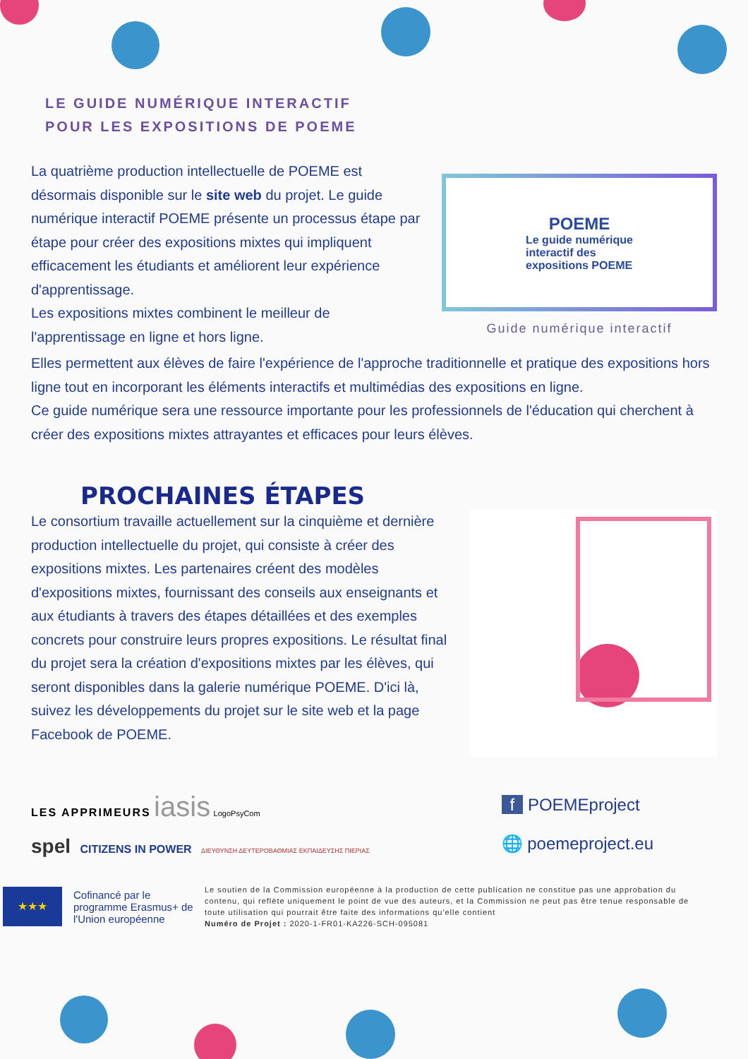LE GUIDE NUMÉRIQUE INTERACTIF
POUR LES EXPOSITIONS DE POEME
La quatrième production intellectuelle de POEME est désormais disponible sur le site web du projet. Le guide numérique interactif POEME présente un processus étape par étape pour créer des expositions mixtes qui impliquent efficacement les étudiants et améliorent leur expérience d'apprentissage.
Les expositions mixtes combinent le meilleur de l'apprentissage en ligne et hors ligne.
POEME
Le guide numérique
interactif des
expositions POEME
Guide numérique interactif
Elles permettent aux élèves de faire l'expérience de l'approche traditionnelle et pratique des expositions hors ligne tout en incorporant les éléments interactifs et multimédias des expositions en ligne.
Ce guide numérique sera une ressource importante pour les professionnels de l'éducation qui cherchent à créer des expositions mixtes attrayantes et efficaces pour leurs élèves.
PROCHAINES ÉTAPES
Le consortium travaille actuellement sur la cinquième et dernière production intellectuelle du projet, qui consiste à créer des expositions mixtes. Les partenaires créent des modèles d'expositions mixtes, fournissant des conseils aux enseignants et aux étudiants à travers des étapes détaillées et des exemples concrets pour construire leurs propres expositions. Le résultat final du projet sera la création d'expositions mixtes par les élèves, qui seront disponibles dans la galerie numérique POEME. D'ici là, suivez les développements du projet sur le site web et la page Facebook de POEME.
LES APPRIMEURS iasis LogoPsyCom
spel CITIZENS IN POWER ΔΙΕΥΘΥΝΣΗ ΔΕΥΤΕΡΟΒΑΘΜΙΑΣ ΕΚΠΑΙΔΕΥΣΗΣ ΠΙΕΡΙΑΣ
f POEMEproject
🌐 poemeproject.eu
★★★
Cofinancé par le programme Erasmus+ de l'Union européenne
Le soutien de la Commission européenne à la production de cette publication ne constitue pas une approbation du contenu, qui reflète uniquement le point de vue des auteurs, et la Commission ne peut pas être tenue responsable de toute utilisation qui pourrait être faite des informations qu'elle contient
Numéro de Projet : 2020-1-FR01-KA226-SCH-095081